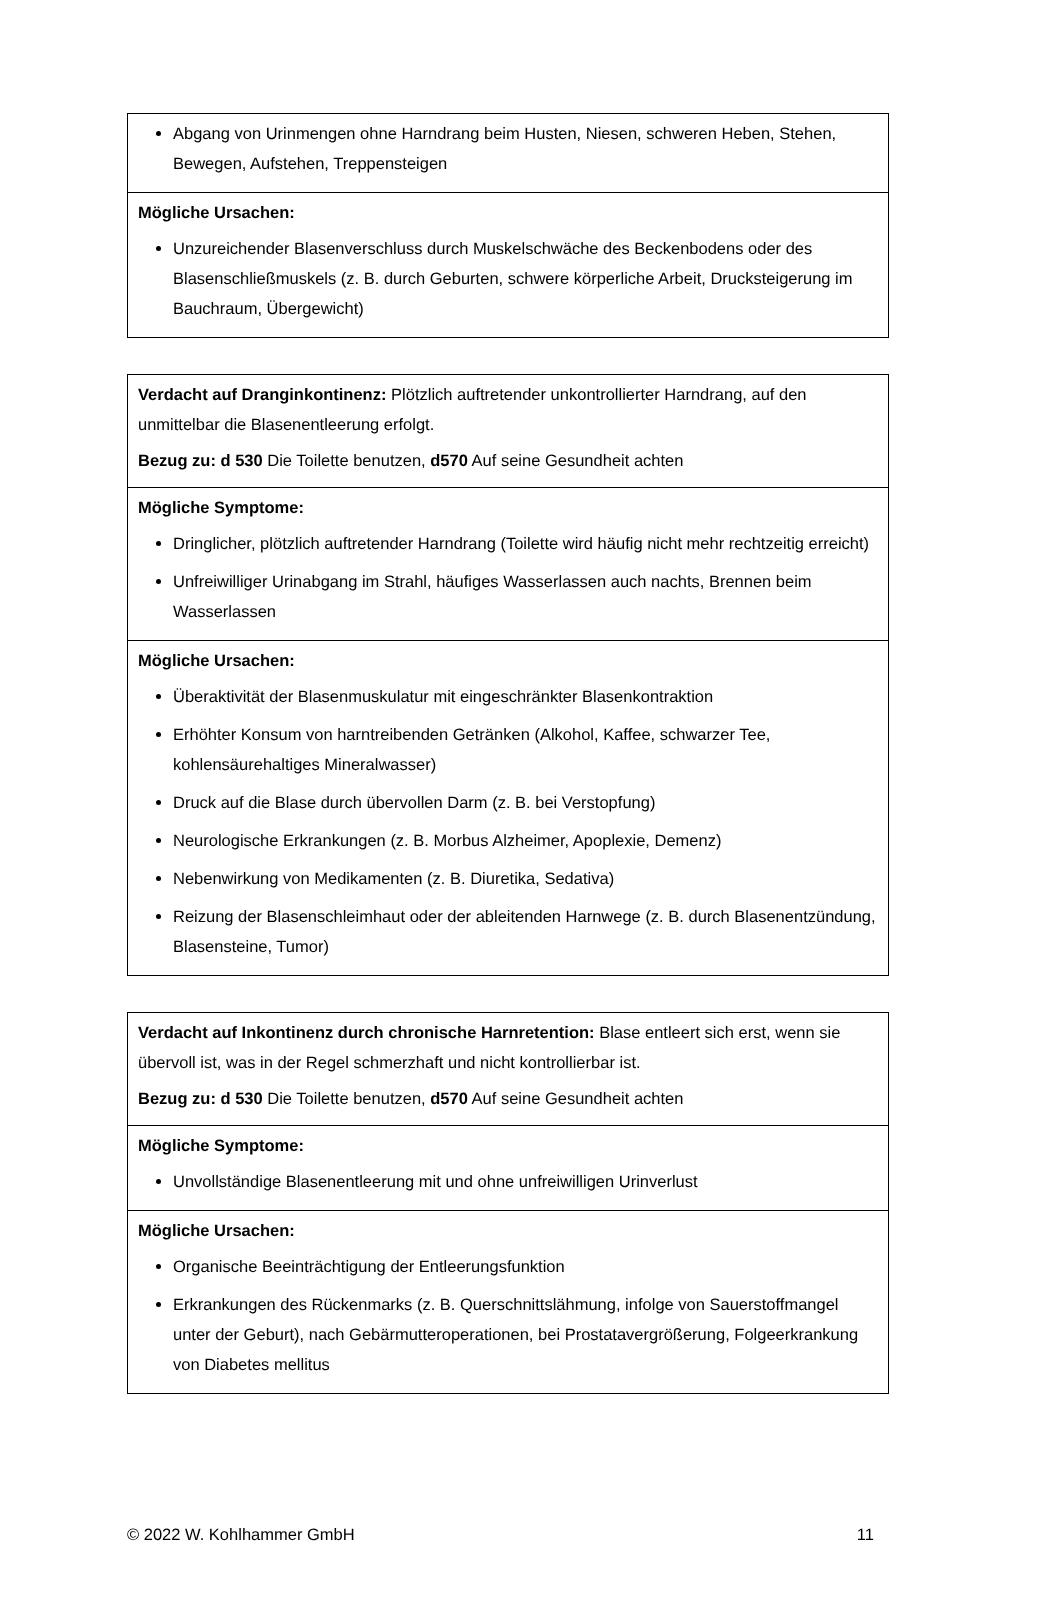| Abgang von Urinmengen ohne Harndrang beim Husten, Niesen, schweren Heben, Stehen, Bewegen, Aufstehen, Treppensteigen |
| Mögliche Ursachen: Unzureichender Blasenverschluss durch Muskelschwäche des Beckenbodens oder des Blasenschließmuskels (z. B. durch Geburten, schwere körperliche Arbeit, Drucksteigerung im Bauchraum, Übergewicht) |
| Verdacht auf Dranginkontinenz: Plötzlich auftretender unkontrollierter Harndrang, auf den unmittelbar die Blasenentleerung erfolgt. Bezug zu: d 530 Die Toilette benutzen, d570 Auf seine Gesundheit achten |
| Mögliche Symptome: Dringlicher, plötzlich auftretender Harndrang (Toilette wird häufig nicht mehr rechtzeitig erreicht) Unfreiwilliger Urinabgang im Strahl, häufiges Wasserlassen auch nachts, Brennen beim Wasserlassen |
| Mögliche Ursachen: Überaktivität der Blasenmuskulatur mit eingeschränkter Blasenkontraktion Erhöhter Konsum von harntreibenden Getränken (Alkohol, Kaffee, schwarzer Tee, kohlensäurehaltiges Mineralwasser) Druck auf die Blase durch übervollen Darm (z. B. bei Verstopfung) Neurologische Erkrankungen (z. B. Morbus Alzheimer, Apoplexie, Demenz) Nebenwirkung von Medikamenten (z. B. Diuretika, Sedativa) Reizung der Blasenschleimhaut oder der ableitenden Harnwege (z. B. durch Blasenentzündung, Blasensteine, Tumor) |
| Verdacht auf Inkontinenz durch chronische Harnretention: Blase entleert sich erst, wenn sie übervoll ist, was in der Regel schmerzhaft und nicht kontrollierbar ist. Bezug zu: d 530 Die Toilette benutzen, d570 Auf seine Gesundheit achten |
| Mögliche Symptome: Unvollständige Blasenentleerung mit und ohne unfreiwilligen Urinverlust |
| Mögliche Ursachen: Organische Beeinträchtigung der Entleerungsfunktion Erkrankungen des Rückenmarks (z. B. Querschnittslähmung, infolge von Sauerstoffmangel unter der Geburt), nach Gebärmutteroperationen, bei Prostatavergrößerung, Folgeerkrankung von Diabetes mellitus |
© 2022 W. Kohlhammer GmbH 11